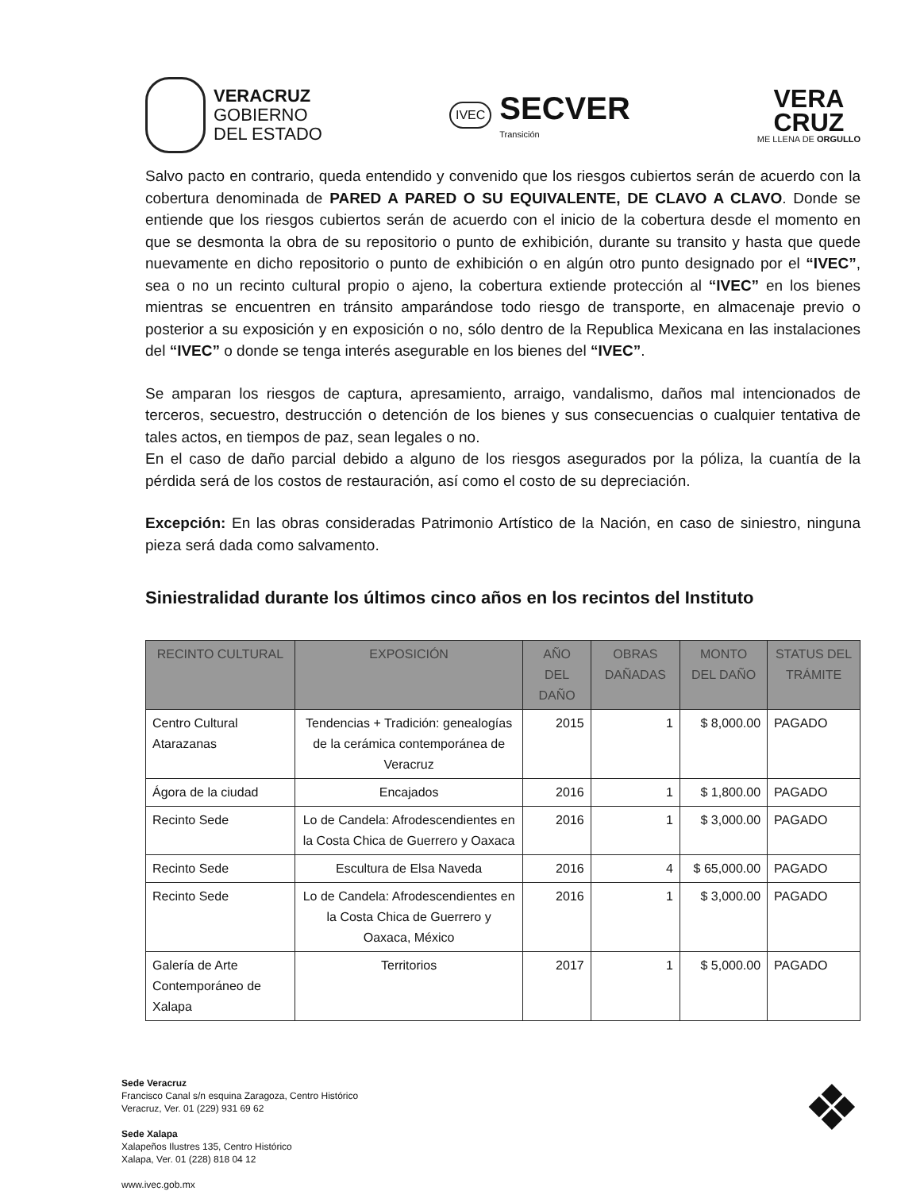VERACRUZ
GOBIERNO
DEL ESTADO
IVEC
SECVER
Transición
VERA
CRUZ
ME LLENA DE ORGULLO
Salvo pacto en contrario, queda entendido y convenido que los riesgos cubiertos serán de acuerdo con la cobertura denominada de PARED A PARED O SU EQUIVALENTE, DE CLAVO A CLAVO. Donde se entiende que los riesgos cubiertos serán de acuerdo con el inicio de la cobertura desde el momento en que se desmonta la obra de su repositorio o punto de exhibición, durante su transito y hasta que quede nuevamente en dicho repositorio o punto de exhibición o en algún otro punto designado por el “IVEC”, sea o no un recinto cultural propio o ajeno, la cobertura extiende protección al “IVEC” en los bienes mientras se encuentren en tránsito amparándose todo riesgo de transporte, en almacenaje previo o posterior a su exposición y en exposición o no, sólo dentro de la Republica Mexicana en las instalaciones del “IVEC” o donde se tenga interés asegurable en los bienes del “IVEC”.
Se amparan los riesgos de captura, apresamiento, arraigo, vandalismo, daños mal intencionados de terceros, secuestro, destrucción o detención de los bienes y sus consecuencias o cualquier tentativa de tales actos, en tiempos de paz, sean legales o no.
En el caso de daño parcial debido a alguno de los riesgos asegurados por la póliza, la cuantía de la pérdida será de los costos de restauración, así como el costo de su depreciación.
Excepción: En las obras consideradas Patrimonio Artístico de la Nación, en caso de siniestro, ninguna pieza será dada como salvamento.
Siniestralidad durante los últimos cinco años en los recintos del Instituto
| RECINTO CULTURAL | EXPOSICIÓN | AÑO DEL DAÑO | OBRAS DAÑADAS | MONTO DEL DAÑO | STATUS DEL TRÁMITE |
| --- | --- | --- | --- | --- | --- |
| Centro Cultural Atarazanas | Tendencias + Tradición: genealogías de la cerámica contemporánea de Veracruz | 2015 | 1 | $ 8,000.00 | PAGADO |
| Ágora de la ciudad | Encajados | 2016 | 1 | $ 1,800.00 | PAGADO |
| Recinto Sede | Lo de Candela: Afrodescendientes en la Costa Chica de Guerrero y Oaxaca | 2016 | 1 | $ 3,000.00 | PAGADO |
| Recinto Sede | Escultura de Elsa Naveda | 2016 | 4 | $ 65,000.00 | PAGADO |
| Recinto Sede | Lo de Candela: Afrodescendientes en la Costa Chica de Guerrero y Oaxaca, México | 2016 | 1 | $ 3,000.00 | PAGADO |
| Galería de Arte Contemporáneo de Xalapa | Territorios | 2017 | 1 | $ 5,000.00 | PAGADO |
Sede Veracruz
Francisco Canal s/n esquina Zaragoza, Centro Histórico
Veracruz, Ver. 01 (229) 931 69 62
Sede Xalapa
Xalapeños Ilustres 135, Centro Histórico
Xalapa, Ver. 01 (228) 818 04 12
www.ivec.gob.mx
❖